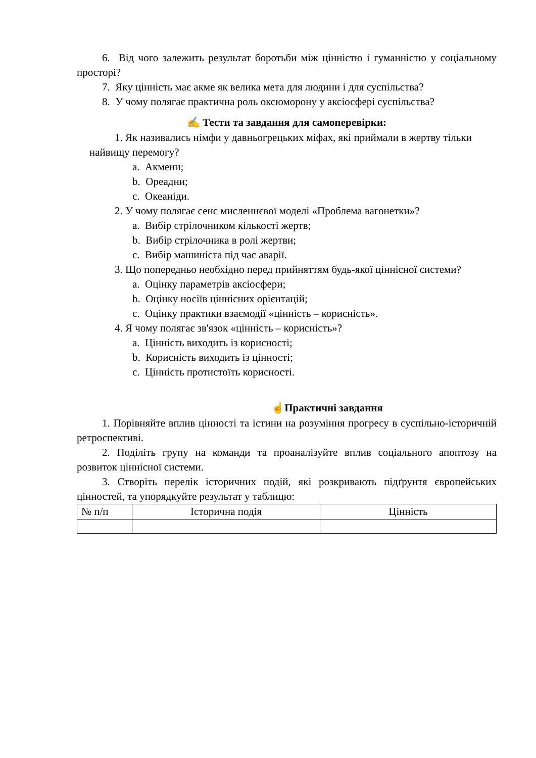6. Від чого залежить результат боротьби між цінністю і гуманністю у соціальному просторі?
7. Яку цінність має акме як велика мета для людини і для суспільства?
8. У чому полягає практична роль оксюморону у аксіосфері суспільства?
✍ Тести та завдання для самоперевірки:
1. Як називались німфи у давньогрецьких міфах, які приймали в жертву тільки найвищу перемогу?
a. Акмени;
b. Ореадни;
c. Океаніди.
2. У чому полягає сенс мисленнєвої моделі «Проблема вагонетки»?
a. Вибір стрілочником кількості жертв;
b. Вибір стрілочника в ролі жертви;
c. Вибір машиніста під час аварії.
3. Що попередньо необхідно перед прийняттям будь-якої ціннісної системи?
a. Оцінку параметрів аксіосфери;
b. Оцінку носіїв ціннісних орієнтацій;
c. Оцінку практики взаємодії «цінність – корисність».
4. Я чому полягає зв'язок «цінність – корисність»?
a. Цінність виходить із корисності;
b. Корисність виходить із цінності;
c. Цінність протистоїть корисності.
☝Практичні завдання
1. Порівняйте вплив цінності та істини на розуміння прогресу в суспільно-історичній ретроспективі.
2. Поділіть групу на команди та проаналізуйте вплив соціального апоптозу на розвиток ціннісної системи.
3. Створіть перелік історичних подій, які розкривають підґрунтя європейських цінностей, та упорядкуйте результат у таблицю:
| № п/п | Історична подія | Цінність |
| --- | --- | --- |